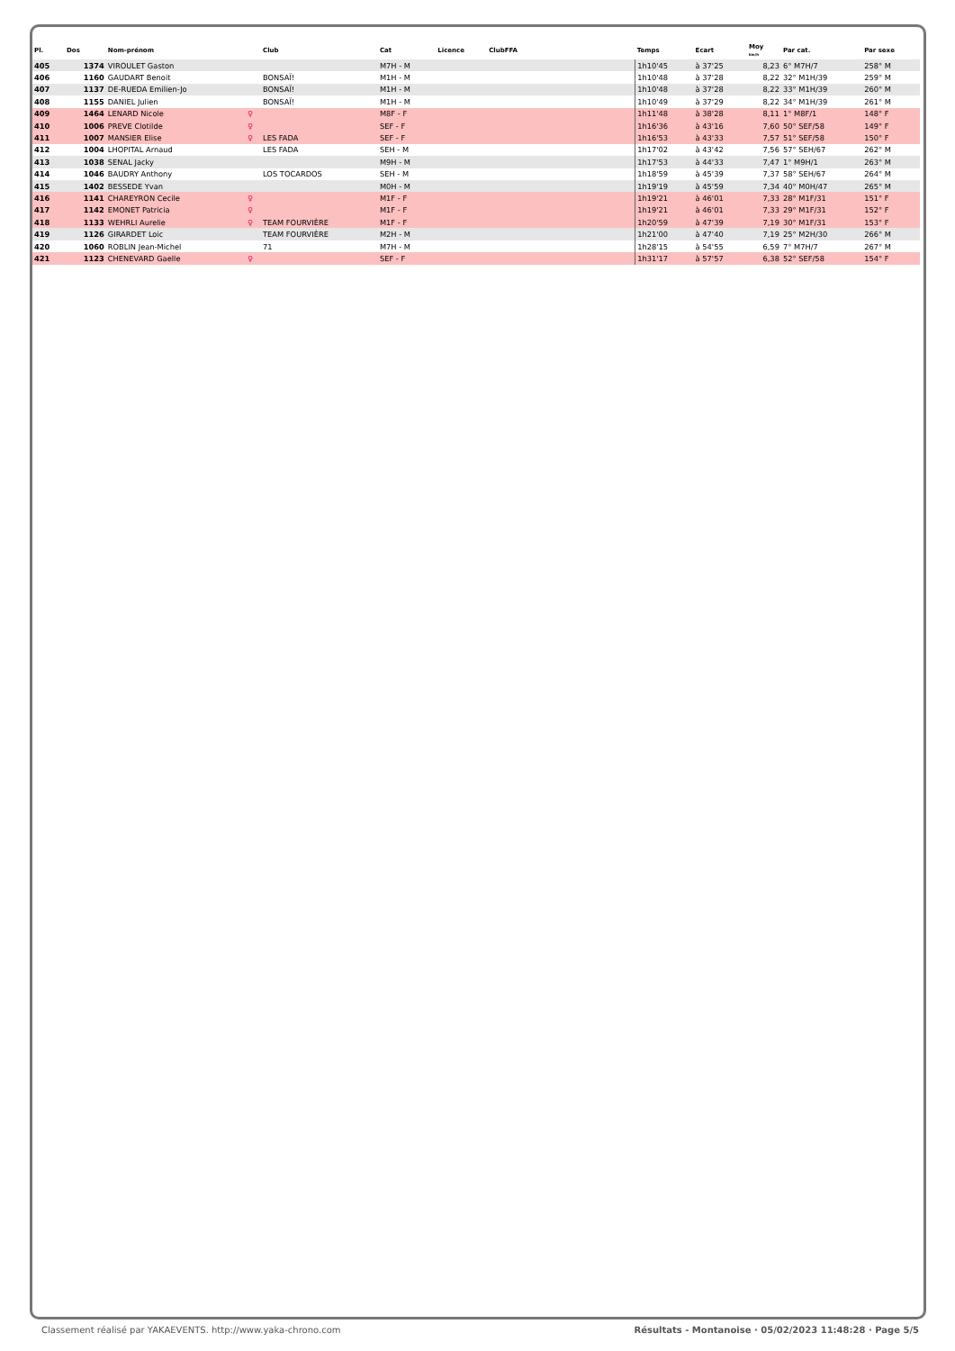| Pl. | Dos | Nom-prénom | | Club | Cat | Licence | ClubFFA | Temps | Ecart | Moy km/h | Par cat. | Par sexe |
| --- | --- | --- | --- | --- | --- | --- | --- | --- | --- | --- | --- | --- |
| 405 | 1374 | VIROULET Gaston | | | M7H - M | | | 1h10'45 | à 37'25 | 8,23 | 6° M7H/7 | 258° M |
| 406 | 1160 | GAUDART Benoit | | BONSAÏ! | M1H - M | | | 1h10'48 | à 37'28 | 8,22 | 32° M1H/39 | 259° M |
| 407 | 1137 | DE-RUEDA Emilien-Jo | | BONSAÏ! | M1H - M | | | 1h10'48 | à 37'28 | 8,22 | 33° M1H/39 | 260° M |
| 408 | 1155 | DANIEL Julien | | BONSAÏ! | M1H - M | | | 1h10'49 | à 37'29 | 8,22 | 34° M1H/39 | 261° M |
| 409 | 1464 | LENARD Nicole | ♀ | | M8F - F | | | 1h11'48 | à 38'28 | 8,11 | 1° M8F/1 | 148° F |
| 410 | 1006 | PREVE Clotilde | ♀ | | SEF - F | | | 1h16'36 | à 43'16 | 7,60 | 50° SEF/58 | 149° F |
| 411 | 1007 | MANSIER Elise | ♀ | LES FADA | SEF - F | | | 1h16'53 | à 43'33 | 7,57 | 51° SEF/58 | 150° F |
| 412 | 1004 | LHOPITAL Arnaud | | LES FADA | SEH - M | | | 1h17'02 | à 43'42 | 7,56 | 57° SEH/67 | 262° M |
| 413 | 1038 | SENAL Jacky | | | M9H - M | | | 1h17'53 | à 44'33 | 7,47 | 1° M9H/1 | 263° M |
| 414 | 1046 | BAUDRY Anthony | | LOS TOCARDOS | SEH - M | | | 1h18'59 | à 45'39 | 7,37 | 58° SEH/67 | 264° M |
| 415 | 1402 | BESSEDE Yvan | | | M0H - M | | | 1h19'19 | à 45'59 | 7,34 | 40° M0H/47 | 265° M |
| 416 | 1141 | CHAREYRON Cecile | ♀ | | M1F - F | | | 1h19'21 | à 46'01 | 7,33 | 28° M1F/31 | 151° F |
| 417 | 1142 | EMONET Patricia | ♀ | | M1F - F | | | 1h19'21 | à 46'01 | 7,33 | 29° M1F/31 | 152° F |
| 418 | 1133 | WEHRLI Aurelie | ♀ | TEAM FOURVIÈRE | M1F - F | | | 1h20'59 | à 47'39 | 7,19 | 30° M1F/31 | 153° F |
| 419 | 1126 | GIRARDET Loic | | TEAM FOURVIÈRE | M2H - M | | | 1h21'00 | à 47'40 | 7,19 | 25° M2H/30 | 266° M |
| 420 | 1060 | ROBLIN Jean-Michel | | 71 | M7H - M | | | 1h28'15 | à 54'55 | 6,59 | 7° M7H/7 | 267° M |
| 421 | 1123 | CHENEVARD Gaelle | ♀ | | SEF - F | | | 1h31'17 | à 57'57 | 6,38 | 52° SEF/58 | 154° F |
Classement réalisé par YAKAEVENTS. http://www.yaka-chrono.com Résultats - Montanoise · 05/02/2023 11:48:28 · Page 5/5